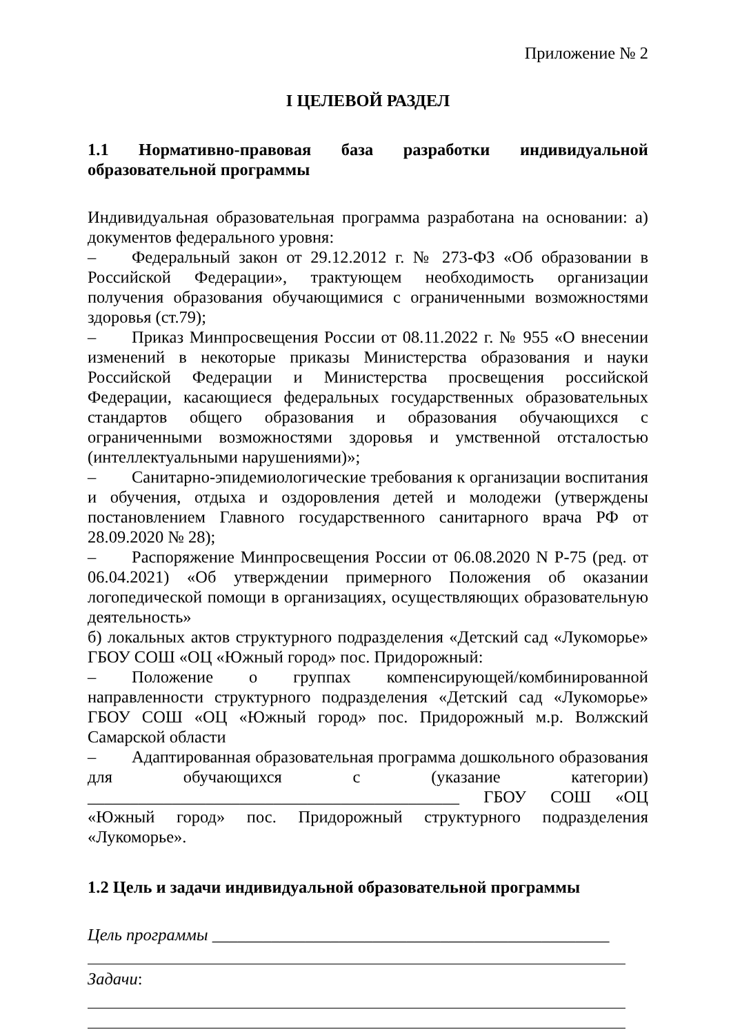Приложение № 2
I ЦЕЛЕВОЙ РАЗДЕЛ
1.1 Нормативно-правовая база разработки индивидуальной образовательной программы
Индивидуальная образовательная программа разработана на основании: а) документов федерального уровня:
– Федеральный закон от 29.12.2012 г. № 273-ФЗ «Об образовании в Российской Федерации», трактующем необходимость организации получения образования обучающимися с ограниченными возможностями здоровья (ст.79);
– Приказ Минпросвещения России от 08.11.2022 г. № 955 «О внесении изменений в некоторые приказы Министерства образования и науки Российской Федерации и Министерства просвещения российской Федерации, касающиеся федеральных государственных образовательных стандартов общего образования и образования обучающихся с ограниченными возможностями здоровья и умственной отсталостью (интеллектуальными нарушениями)»;
– Санитарно-эпидемиологические требования к организации воспитания и обучения, отдыха и оздоровления детей и молодежи (утверждены постановлением Главного государственного санитарного врача РФ от 28.09.2020 № 28);
– Распоряжение Минпросвещения России от 06.08.2020 N Р-75 (ред. от 06.04.2021) «Об утверждении примерного Положения об оказании логопедической помощи в организациях, осуществляющих образовательную деятельность»
б) локальных актов структурного подразделения «Детский сад «Лукоморье» ГБОУ СОШ «ОЦ «Южный город» пос. Придорожный:
– Положение о группах компенсирующей/комбинированной направленности структурного подразделения «Детский сад «Лукоморье» ГБОУ СОШ «ОЦ «Южный город» пос. Придорожный м.р. Волжский Самарской области
– Адаптированная образовательная программа дошкольного образования для обучающихся с (указание категории) ____________________________________________ ГБОУ СОШ «ОЦ «Южный город» пос. Придорожный структурного подразделения «Лукоморье».
1.2 Цель и задачи индивидуальной образовательной программы
Цель программы _______________________________________________
Задачи: